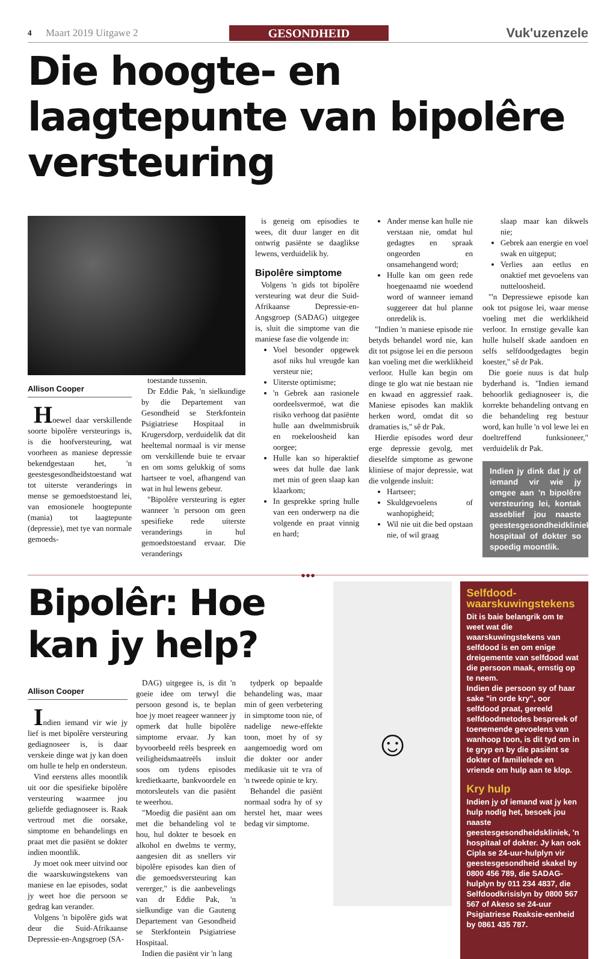4 Maart 2019 Uitgawe 2 GESONDHEID Vuk'uzenzele
Die hoogte- en laagtepunte van bipolêre versteuring
Allison Cooper
Hoewel daar verskillende soorte bipolêre versteurings is, is die hoofversteuring, wat voorheen as maniese depressie bekendgestaan het, 'n geestesgesondheidstoestand wat tot uiterste veranderings in mense se gemoedstoestand lei, van emosionele hoogtepunte (mania) tot laagtepunte (depressie), met tye van normale gemoeds-
toestande tussenin.
Dr Eddie Pak, 'n sielkundige by die Departement van Gesondheid se Sterkfontein Psigiatriese Hospitaal in Krugersdorp, verduidelik dat dit heeltemal normaal is vir mense om verskillende buie te ervaar en om soms gelukkig of soms hartseer te voel, afhangend van wat in hul lewens gebeur.
"Bipolêre versteuring is egter wanneer 'n persoon om geen spesifieke rede uiterste veranderings in hul gemoedstoestand ervaar. Die veranderings
is geneig om episodies te wees, dit duur langer en dit ontwrig pasiënte se daaglikse lewens, verduidelik hy.
Bipolêre simptome
Volgens 'n gids tot bipolêre versteuring wat deur die Suid-Afrikaanse Depressie-en-Angsgroep (SADAG) uitgegee is, sluit die simptome van die maniese fase die volgende in:
Voel besonder opgewek asof niks hul vreugde kan versteur nie;
Uiterste optimisme;
'n Gebrek aan rasionele oordeelsvermoë, wat die risiko verhoog dat pasiënte hulle aan dwelmmisbruik en roekeloosheid kan oorgee;
Hulle kan so hiperaktief wees dat hulle dae lank met min of geen slaap kan klaarkom;
In gesprekke spring hulle van een onderwerp na die volgende en praat vinnig en hard;
Ander mense kan hulle nie verstaan nie, omdat hul gedagtes en spraak ongeorden en onsamehangend word;
Hulle kan om geen rede hoegenaamd nie woedend word of wanneer iemand suggereer dat hul planne onredelik is.
"Indien 'n maniese episode nie betyds behandel word nie, kan dit tot psigose lei en die persoon kan voeling met die werklikheid verloor. Hulle kan begin om dinge te glo wat nie bestaan nie en kwaad en aggressief raak. Maniese episodes kan maklik herken word, omdat dit so dramaties is," sê dr Pak.
Hierdie episodes word deur erge depressie gevolg, met dieselfde simptome as gewone kliniese of major depressie, wat die volgende insluit:
Hartseer;
Skuldgevoelens of wanhopigheid;
Wil nie uit die bed opstaan nie, of wil graag
slaap maar kan dikwels nie;
Gebrek aan energie en voel swak en uitgeput;
Verlies aan eetlus en onaktief met gevoelens van nutteloosheid.
"'n Depressiewe episode kan ook tot psigose lei, waar mense voeling met die werklikheid verloor. In ernstige gevalle kan hulle hulself skade aandoen en selfs selfdoodgedagtes begin koester," sê dr Pak.
Die goeie nuus is dat hulp byderhand is. "Indien iemand behoorlik gediagnoseer is, die korrekte behandeling ontvang en die behandeling reg bestuur word, kan hulle 'n vol lewe lei en doeltreffend funksioneer," verduidelik dr Pak.
Indien jy dink dat jy of iemand vir wie jy omgee aan 'n bipolêre versteuring lei, kontak asseblief jou naaste geestesgesondheidkliniek, hospitaal of dokter so spoedig moontlik.
●●●
Bipolêr: Hoe kan jy help?
Allison Cooper
Indien iemand vir wie jy lief is met bipolêre versteuring gediagnoseer is, is daar verskeie dinge wat jy kan doen om hulle te help en ondersteun.
Vind eerstens alles moontlik uit oor die spesifieke bipolêre versteuring waarmee jou geliefde gediagnoseer is. Raak vertroud met die oorsake, simptome en behandelings en praat met die pasiënt se dokter indien moontlik.
Jy moet ook meer uitvind oor die waarskuwingstekens van maniese en lae episodes, sodat jy weet hoe die persoon se gedrag kan verander.
Volgens 'n bipolêre gids wat deur die Suid-Afrikaanse Depressie-en-Angsgroep (SA-
DAG) uitgegee is, is dit 'n goeie idee om terwyl die persoon gesond is, te beplan hoe jy moet reageer wanneer jy opmerk dat hulle bipolêre simptome ervaar. Jy kan byvoorbeeld reëls bespreek en veiligheidsmaatreëls insluit soos om tydens episodes kredietkaarte, bankvoordele en motorsleutels van die pasiënt te weerhou.
"Moedig die pasiënt aan om met die behandeling vol te hou, hul dokter te besoek en alkohol en dwelms te vermy, aangesien dit as snellers vir bipolêre episodes kan dien of die gemoedsversteuring kan vererger," is die aanbevelings van dr Eddie Pak, 'n sielkundige van die Gauteng Departement van Gesondheid se Sterkfontein Psigiatriese Hospitaal.
Indien die pasiënt vir 'n lang
tydperk op bepaalde behandeling was, maar min of geen verbetering in simptome toon nie, of nadelige newe-effekte toon, moet hy of sy aangemoedig word om die dokter oor ander medikasie uit te vra of 'n tweede opinie te kry.
Behandel die pasiënt normaal sodra hy of sy herstel het, maar wees bedag vir simptome.
☺
Selfdood-waarskuwingstekens
Dit is baie belangrik om te weet wat die waarskuwingstekens van selfdood is en om enige dreigemente van selfdood wat die persoon maak, ernstig op te neem.
Indien die persoon sy of haar sake "in orde kry", oor selfdood praat, gereeld selfdoodmetodes bespreek of toenemende gevoelens van wanhoop toon, is dit tyd om in te gryp en by die pasiënt se dokter of familielede en vriende om hulp aan te klop.
Kry hulp
Indien jy of iemand wat jy ken hulp nodig het, besoek jou naaste geestesgesondheidskliniek, 'n hospitaal of dokter. Jy kan ook Cipla se 24-uur-hulplyn vir geestesgesondheid skakel by 0800 456 789, die SADAG-hulplyn by 011 234 4837, die Selfdoodkrisislyn by 0800 567 567 of Akeso se 24-uur Psigiatriese Reaksie-eenheid by 0861 435 787.